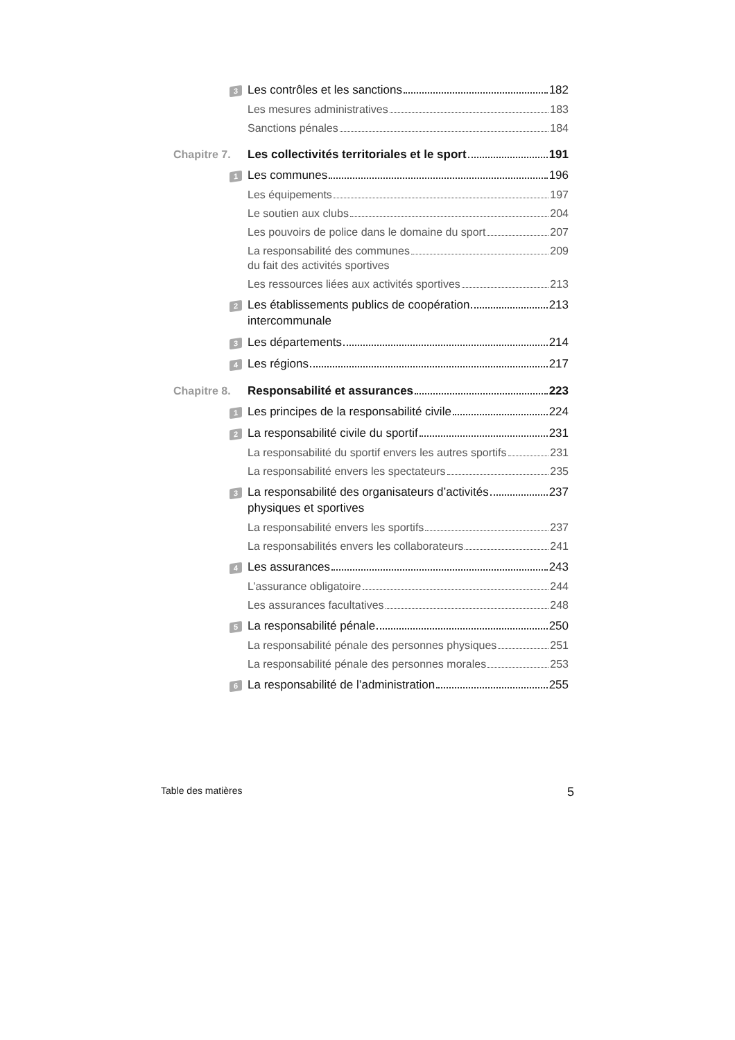3
Les contrôles et les sanctions 182
Les mesures administratives 183
Sanctions pénales 184
Chapitre 7. Les collectivités territoriales et le sport 191
1
Les communes 196
Les équipements 197
Le soutien aux clubs 204
Les pouvoirs de police dans le domaine du sport 207
La responsabilité des communes
du fait des activités sportives 209
Les ressources liées aux activités sportives 213
2
Les établissements publics de coopération
intercommunale 213
3
Les départements 214
4
Les régions 217
Chapitre 8. Responsabilité et assurances 223
1
Les principes de la responsabilité civile 224
2
La responsabilité civile du sportif 231
La responsabilité du sportif envers les autres sportifs 231
La responsabilité envers les spectateurs 235
3
La responsabilité des organisateurs d’activités
physiques et sportives 237
La responsabilité envers les sportifs 237
La responsabilités envers les collaborateurs 241
4
Les assurances 243
L’assurance obligatoire 244
Les assurances facultatives 248
5
La responsabilité pénale 250
La responsabilité pénale des personnes physiques 251
La responsabilité pénale des personnes morales 253
6
La responsabilité de l’administration 255
Table des matières 5